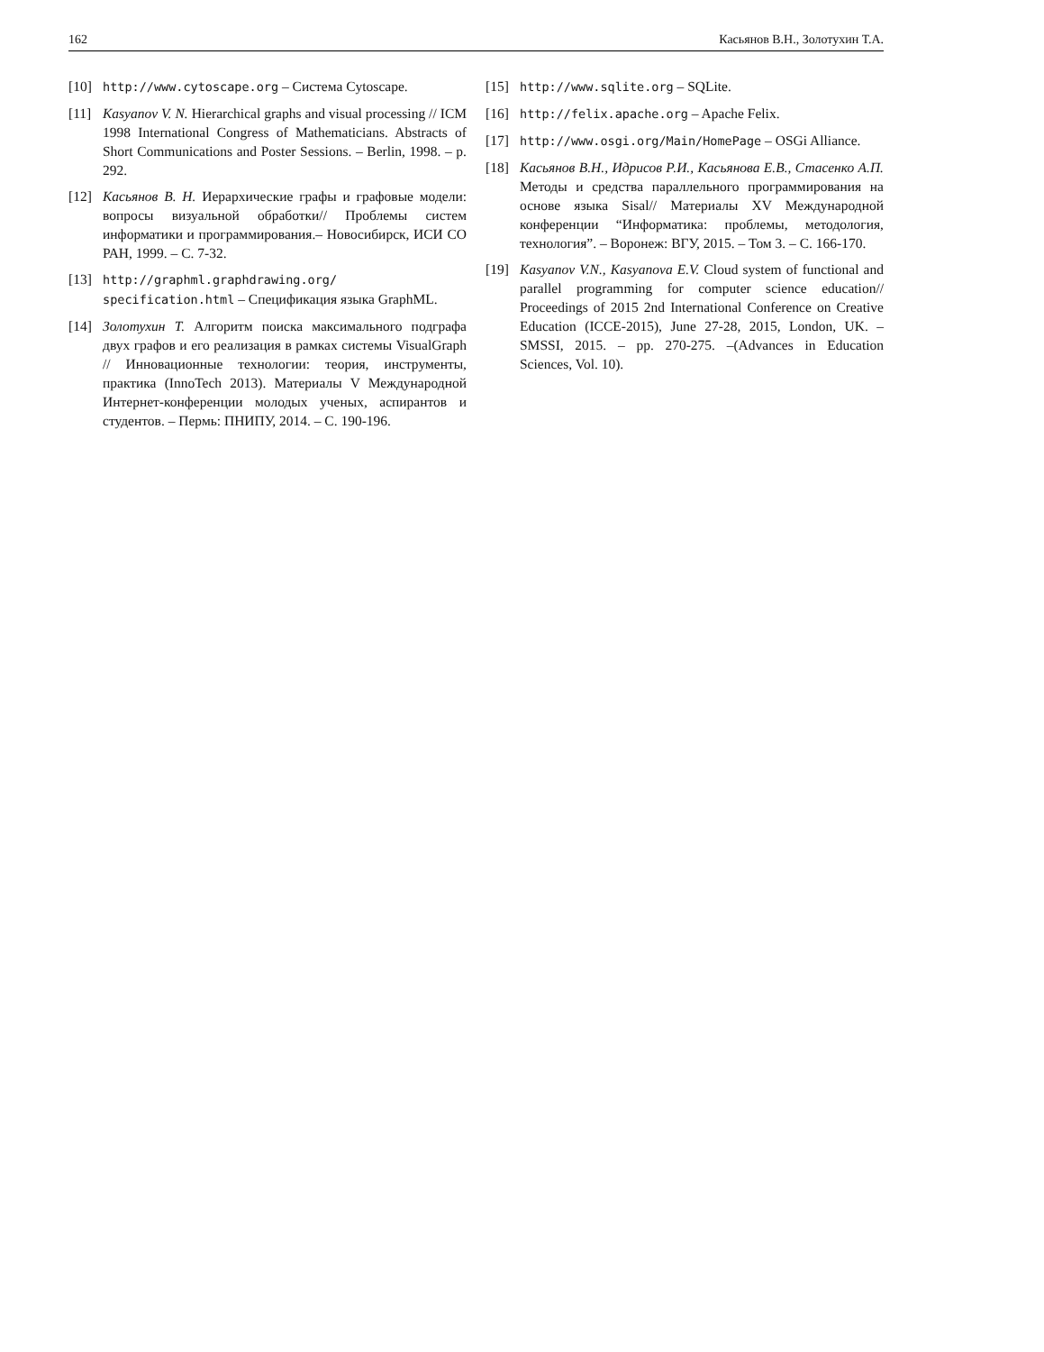162 Касьянов В.Н., Золотухин Т.А.
[10] http://www.cytoscape.org – Система Cytoscape.
[11] Kasyanov V. N. Hierarchical graphs and visual processing // ICM 1998 International Congress of Mathematicians. Abstracts of Short Communications and Poster Sessions. – Berlin, 1998. – p. 292.
[12] Касьянов В. Н. Иерархические графы и графовые модели: вопросы визуальной обработки// Проблемы систем информатики и программирования.– Новосибирск, ИСИ СО РАН, 1999. – С. 7-32.
[13] http://graphml.graphdrawing.org/ specification.html – Спецификация языка GraphML.
[14] Золотухин Т. Алгоритм поиска максимального подграфа двух графов и его реализация в рамках системы VisualGraph // Инновационные технологии: теория, инструменты, практика (InnoTech 2013). Материалы V Международной Интернет-конференции молодых ученых, аспирантов и студентов. – Пермь: ПНИПУ, 2014. – С. 190-196.
[15] http://www.sqlite.org – SQLite.
[16] http://felix.apache.org – Apache Felix.
[17] http://www.osgi.org/Main/HomePage – OSGi Alliance.
[18] Касьянов В.Н., Идрисов Р.И., Касьянова Е.В., Стасенко А.П. Методы и средства параллельного программирования на основе языка Sisal// Материалы XV Международной конференции “Информатика: проблемы, методология, технология”. – Воронеж: ВГУ, 2015. – Том 3. – С. 166-170.
[19] Kasyanov V.N., Kasyanova E.V. Cloud system of functional and parallel programming for computer science education// Proceedings of 2015 2nd International Conference on Creative Education (ICCE-2015), June 27-28, 2015, London, UK. – SMSSI, 2015. – pp. 270-275. –(Advances in Education Sciences, Vol. 10).